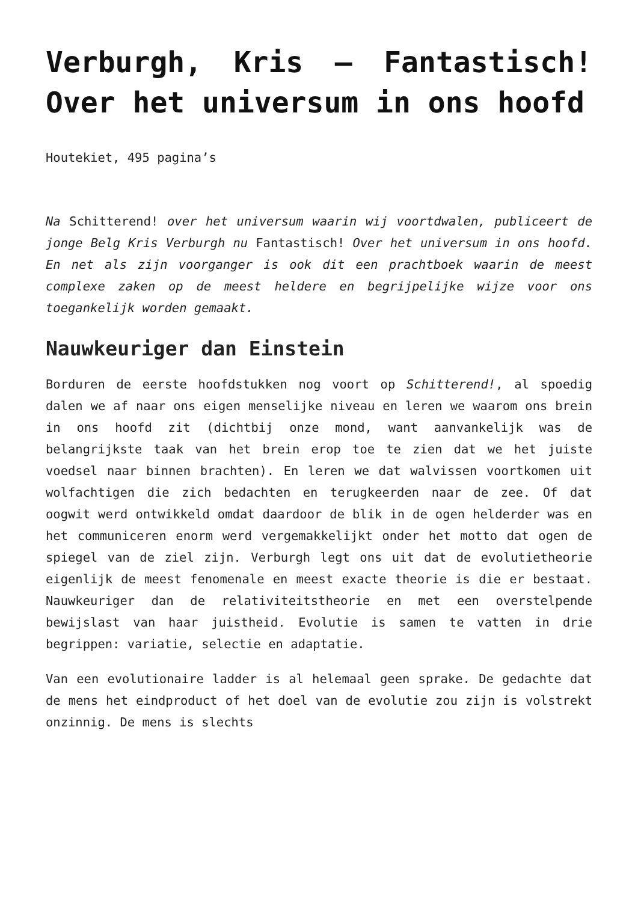Verburgh, Kris – Fantastisch! Over het universum in ons hoofd
Houtekiet, 495 pagina’s
Na Schitterend! over het universum waarin wij voortdwalen, publiceert de jonge Belg Kris Verburgh nu Fantastisch! Over het universum in ons hoofd. En net als zijn voorganger is ook dit een prachtboek waarin de meest complexe zaken op de meest heldere en begrijpelijke wijze voor ons toegankelijk worden gemaakt.
Nauwkeuriger dan Einstein
Borduren de eerste hoofdstukken nog voort op Schitterend!, al spoedig dalen we af naar ons eigen menselijke niveau en leren we waarom ons brein in ons hoofd zit (dichtbij onze mond, want aanvankelijk was de belangrijkste taak van het brein erop toe te zien dat we het juiste voedsel naar binnen brachten). En leren we dat walvissen voortkomen uit wolfachtigen die zich bedachten en terugkeerden naar de zee. Of dat oogwit werd ontwikkeld omdat daardoor de blik in de ogen helderder was en het communiceren enorm werd vergemakkelijkt onder het motto dat ogen de spiegel van de ziel zijn. Verburgh legt ons uit dat de evolutietheorie eigenlijk de meest fenomenale en meest exacte theorie is die er bestaat. Nauwkeuriger dan de relativiteitstheorie en met een overstelpende bewijslast van haar juistheid. Evolutie is samen te vatten in drie begrippen: variatie, selectie en adaptatie.
Van een evolutionaire ladder is al helemaal geen sprake. De gedachte dat de mens het eindproduct of het doel van de evolutie zou zijn is volstrekt onzinnig. De mens is slechts